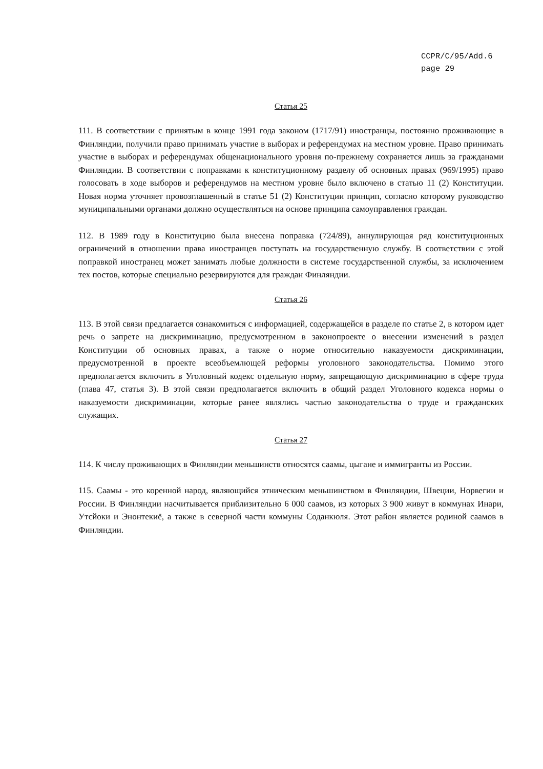CCPR/C/95/Add.6
page 29
Статья 25
111. В соответствии с принятым в конце 1991 года законом (1717/91) иностранцы, постоянно проживающие в Финляндии, получили право принимать участие в выборах и референдумах на местном уровне. Право принимать участие в выборах и референдумах общенационального уровня по-прежнему сохраняется лишь за гражданами Финляндии. В соответствии с поправками к конституционному разделу об основных правах (969/1995) право голосовать в ходе выборов и референдумов на местном уровне было включено в статью 11 (2) Конституции. Новая норма уточняет провозглашенный в статье 51 (2) Конституции принцип, согласно которому руководство муниципальными органами должно осуществляться на основе принципа самоуправления граждан.
112. В 1989 году в Конституцию была внесена поправка (724/89), аннулирующая ряд конституционных ограничений в отношении права иностранцев поступать на государственную службу. В соответствии с этой поправкой иностранец может занимать любые должности в системе государственной службы, за исключением тех постов, которые специально резервируются для граждан Финляндии.
Статья 26
113. В этой связи предлагается ознакомиться с информацией, содержащейся в разделе по статье 2, в котором идет речь о запрете на дискриминацию, предусмотренном в законопроекте о внесении изменений в раздел Конституции об основных правах, а также о норме относительно наказуемости дискриминации, предусмотренной в проекте всеобъемлющей реформы уголовного законодательства. Помимо этого предполагается включить в Уголовный кодекс отдельную норму, запрещающую дискриминацию в сфере труда (глава 47, статья 3). В этой связи предполагается включить в общий раздел Уголовного кодекса нормы о наказуемости дискриминации, которые ранее являлись частью законодательства о труде и гражданских служащих.
Статья 27
114. К числу проживающих в Финляндии меньшинств относятся саамы, цыгане и иммигранты из России.
115. Саамы - это коренной народ, являющийся этническим меньшинством в Финляндии, Швеции, Норвегии и России. В Финляндии насчитывается приблизительно 6 000 саамов, из которых 3 900 живут в коммунах Инари, Утсйоки и Энонтекиё, а также в северной части коммуны Соданкюля. Этот район является родиной саамов в Финляндии.